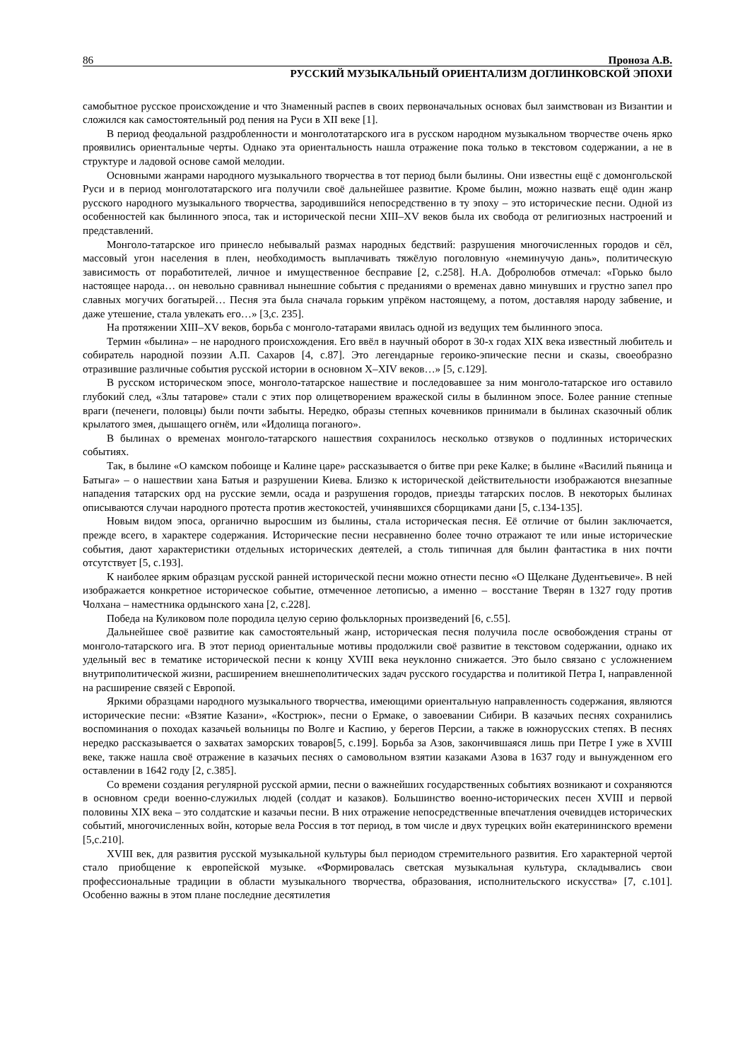86 Проноза А.В.
РУССКИЙ МУЗЫКАЛЬНЫЙ ОРИЕНТАЛИЗМ ДОГЛИНКОВСКОЙ ЭПОХИ
самобытное русское происхождение и что Знаменный распев в своих первоначальных основах был заимствован из Византии и сложился как самостоятельный род пения на Руси в XII веке [1].
В период феодальной раздробленности и монголотатарского ига в русском народном музыкальном творчестве очень ярко проявились ориентальные черты. Однако эта ориентальность нашла отражение пока только в текстовом содержании, а не в структуре и ладовой основе самой мелодии.
Основными жанрами народного музыкального творчества в тот период были былины. Они известны ещё с домонгольской Руси и в период монголотатарского ига получили своё дальнейшее развитие. Кроме былин, можно назвать ещё один жанр русского народного музыкального творчества, зародившийся непосредственно в ту эпоху – это исторические песни. Одной из особенностей как былинного эпоса, так и исторической песни XIII–XV веков была их свобода от религиозных настроений и представлений.
Монголо-татарское иго принесло небывалый размах народных бедствий: разрушения многочисленных городов и сёл, массовый угон населения в плен, необходимость выплачивать тяжёлую поголовную «неминучую дань», политическую зависимость от поработителей, личное и имущественное бесправие [2, с.258]. Н.А. Добролюбов отмечал: «Горько было настоящее народа… он невольно сравнивал нынешние события с преданиями о временах давно минувших и грустно запел про славных могучих богатырей… Песня эта была сначала горьким упрёком настоящему, а потом, доставляя народу забвение, и даже утешение, стала увлекать его…» [3,с. 235].
На протяжении XIII–XV веков, борьба с монголо-татарами явилась одной из ведущих тем былинного эпоса.
Термин «былина» – не народного происхождения. Его ввёл в научный оборот в 30-х годах XIX века известный любитель и собиратель народной поэзии А.П. Сахаров [4, с.87]. Это легендарные героико-эпические песни и сказы, своеобразно отразившие различные события русской истории в основном X–XIV веков…» [5, с.129].
В русском историческом эпосе, монголо-татарское нашествие и последовавшее за ним монголо-татарское иго оставило глубокий след, «Злы татарове» стали с этих пор олицетворением вражеской силы в былинном эпосе. Более ранние степные враги (печенеги, половцы) были почти забыты. Нередко, образы степных кочевников принимали в былинах сказочный облик крылатого змея, дышащего огнём, или «Идолища поганого».
В былинах о временах монголо-татарского нашествия сохранилось несколько отзвуков о подлинных исторических событиях.
Так, в былине «О камском побоище и Калине царе» рассказывается о битве при реке Калке; в былине «Василий пьяница и Батыга» – о нашествии хана Батыя и разрушении Киева. Близко к исторической действительности изображаются внезапные нападения татарских орд на русские земли, осада и разрушения городов, приезды татарских послов. В некоторых былинах описываются случаи народного протеста против жестокостей, учинявшихся сборщиками дани [5, с.134-135].
Новым видом эпоса, органично выросшим из былины, стала историческая песня. Её отличие от былин заключается, прежде всего, в характере содержания. Исторические песни несравненно более точно отражают те или иные исторические события, дают характеристики отдельных исторических деятелей, а столь типичная для былин фантастика в них почти отсутствует [5, с.193].
К наиболее ярким образцам русской ранней исторической песни можно отнести песню «О Щелкане Дудентьевиче». В ней изображается конкретное историческое событие, отмеченное летописью, а именно – восстание Тверян в 1327 году против Чолхана – наместника ордынского хана [2, с.228].
Победа на Куликовом поле породила целую серию фольклорных произведений [6, с.55].
Дальнейшее своё развитие как самостоятельный жанр, историческая песня получила после освобождения страны от монголо-татарского ига. В этот период ориентальные мотивы продолжили своё развитие в текстовом содержании, однако их удельный вес в тематике исторической песни к концу XVIII века неуклонно снижается. Это было связано с усложнением внутриполитической жизни, расширением внешнеполитических задач русского государства и политикой Петра I, направленной на расширение связей с Европой.
Яркими образцами народного музыкального творчества, имеющими ориентальную направленность содержания, являются исторические песни: «Взятие Казани», «Кострюк», песни о Ермаке, о завоевании Сибири. В казачьих песнях сохранились воспоминания о походах казачьей вольницы по Волге и Каспию, у берегов Персии, а также в южнорусских степях. В песнях нередко рассказывается о захватах заморских товаров[5, с.199]. Борьба за Азов, закончившаяся лишь при Петре I уже в XVIII веке, также нашла своё отражение в казачьих песнях о самовольном взятии казаками Азова в 1637 году и вынужденном его оставлении в 1642 году [2, с.385].
Со времени создания регулярной русской армии, песни о важнейших государственных событиях возникают и сохраняются в основном среди военно-служилых людей (солдат и казаков). Большинство военно-исторических песен XVIII и первой половины XIX века – это солдатские и казачьи песни. В них отражение непосредственные впечатления очевидцев исторических событий, многочисленных войн, которые вела Россия в тот период, в том числе и двух турецких войн екатерининского времени [5,с.210].
XVIII век, для развития русской музыкальной культуры был периодом стремительного развития. Его характерной чертой стало приобщение к европейской музыке. «Формировалась светская музыкальная культура, складывались свои профессиональные традиции в области музыкального творчества, образования, исполнительского искусства» [7, с.101]. Особенно важны в этом плане последние десятилетия